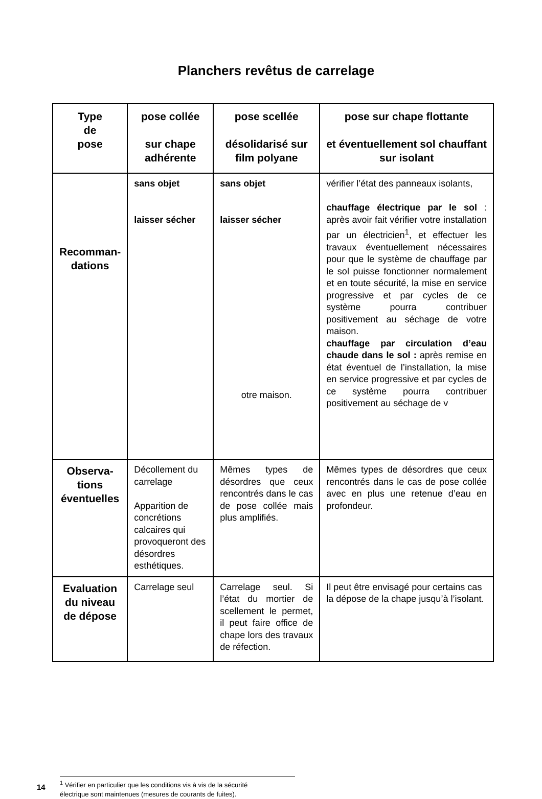Planchers revêtus de carrelage
| Type de pose | pose collée sur chape adhérente | pose scellée désolidarisé sur film polyane | pose sur chape flottante et éventuellement sol chauffant sur isolant |
| --- | --- | --- | --- |
| Recomman- dations | sans objet laisser sécher | sans objet laisser sécher otre maison. | vérifier l’état des panneaux isolants, chauffage électrique par le sol : après avoir fait vérifier votre installation par un électricien<sup>1</sup>, et effectuer les travaux éventuellement nécessaires pour que le système de chauffage par le sol puisse fonctionner normalement et en toute sécurité, la mise en service progressive et par cycles de ce système pourra contribuer positivement au séchage de votre maison. chauffage par circulation d’eau chaude dans le sol : après remise en état éventuel de l’installation, la mise en service progressive et par cycles de ce système pourra contribuer positivement au séchage de v |
| Observa- tions éventuelles | Décollement du carrelage Apparition de concrétions calcaires qui provoqueront des désordres esthétiques. | Mêmes types de désordres que ceux rencontrés dans le cas de pose collée mais plus amplifiés. | Mêmes types de désordres que ceux rencontrés dans le cas de pose collée avec en plus une retenue d’eau en profondeur. |
| Evaluation du niveau de dépose | Carrelage seul | Carrelage seul. Si l’état du mortier de scellement le permet, il peut faire office de chape lors des travaux de réfection. | Il peut être envisagé pour certains cas la dépose de la chape jusqu’à l’isolant. |
14
<sup>1</sup> Vérifier en particulier que les conditions vis à vis de la sécurité
électrique sont maintenues (mesures de courants de fuites).